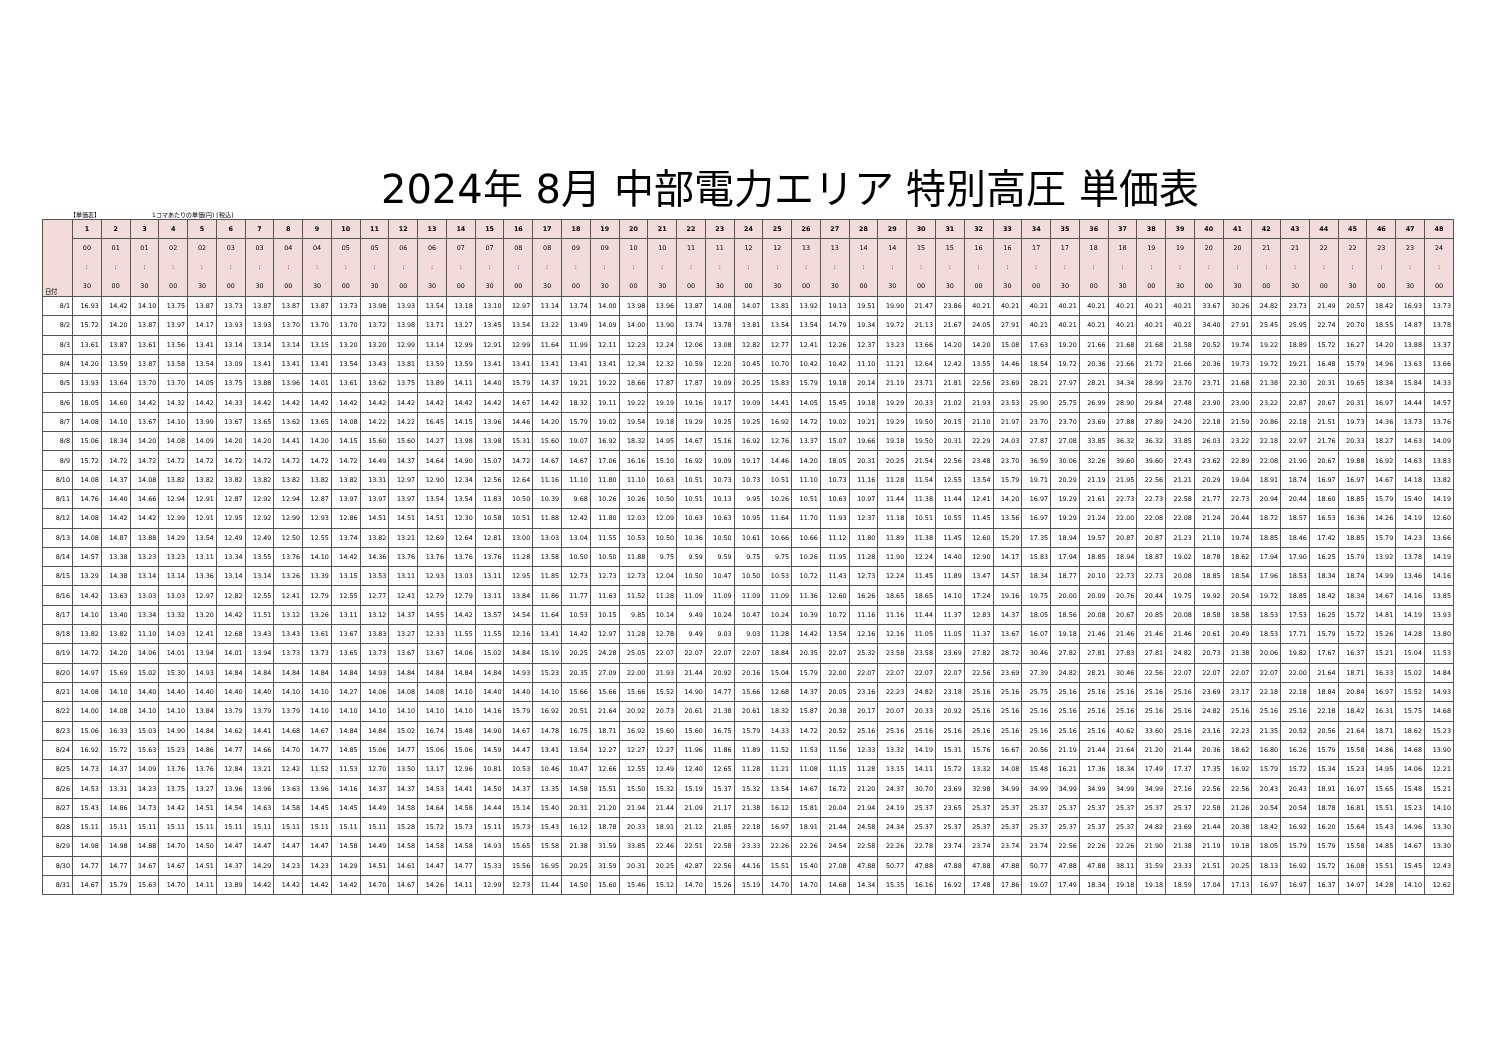2024年 8月 中部電力エリア 特別高圧 単価表
【単価表】 1コマあたりの単価(円) [税込]
| 日付 | 1 | 2 | 3 | 4 | 5 | 6 | 7 | 8 | 9 | 10 | 11 | 12 | 13 | 14 | 15 | 16 | 17 | 18 | 19 | 20 | 21 | 22 | 23 | 24 | 25 | 26 | 27 | 28 | 29 | 30 | 31 | 32 | 33 | 34 | 35 | 36 | 37 | 38 | 39 | 40 | 41 | 42 | 43 | 44 | 45 | 46 | 47 | 48 |
| --- | --- | --- | --- | --- | --- | --- | --- | --- | --- | --- | --- | --- | --- | --- | --- | --- | --- | --- | --- | --- | --- | --- | --- | --- | --- | --- | --- | --- | --- | --- | --- | --- | --- | --- | --- | --- | --- | --- | --- | --- | --- | --- | --- | --- | --- | --- | --- | --- |
| | 00 : 30 | 01 : 00 | 01 : 30 | 02 : 00 | 02 : 30 | 03 : 00 | 03 : 30 | 04 : 00 | 04 : 30 | 05 : 00 | 05 : 30 | 06 : 00 | 06 : 30 | 07 : 00 | 07 : 30 | 08 : 00 | 08 : 30 | 09 : 00 | 09 : 30 | 10 : 00 | 10 : 30 | 11 : 00 | 11 : 30 | 12 : 00 | 12 : 30 | 13 : 00 | 13 : 30 | 14 : 00 | 14 : 30 | 15 : 00 | 15 : 30 | 16 : 00 | 16 : 30 | 17 : 00 | 17 : 30 | 18 : 00 | 18 : 30 | 19 : 00 | 19 : 30 | 20 : 00 | 20 : 30 | 21 : 00 | 21 : 30 | 22 : 00 | 22 : 30 | 23 : 00 | 23 : 30 | 24 : 00 |
| 8/1 | 16.93 | 14.42 | 14.10 | 13.75 | 13.87 | 13.73 | 13.87 | 13.87 | 13.87 | 13.73 | 13.98 | 13.93 | 13.54 | 13.18 | 13.10 | 12.97 | 13.14 | 13.74 | 14.00 | 13.98 | 13.96 | 13.87 | 14.08 | 14.07 | 13.81 | 13.92 | 19.13 | 19.51 | 19.90 | 21.47 | 23.86 | 40.21 | 40.21 | 40.21 | 40.21 | 40.21 | 40.21 | 40.21 | 40.21 | 33.67 | 30.26 | 24.82 | 23.73 | 21.49 | 20.57 | 18.42 | 16.93 | 13.73 |
| 8/2 | 15.72 | 14.20 | 13.87 | 13.97 | 14.17 | 13.93 | 13.93 | 13.70 | 13.70 | 13.70 | 13.72 | 13.98 | 13.71 | 13.27 | 13.45 | 13.54 | 13.22 | 13.49 | 14.09 | 14.00 | 13.90 | 13.74 | 13.78 | 13.81 | 13.54 | 13.54 | 14.79 | 19.34 | 19.72 | 21.13 | 21.67 | 24.05 | 27.91 | 40.21 | 40.21 | 40.21 | 40.21 | 40.21 | 40.21 | 34.40 | 27.91 | 25.45 | 25.95 | 22.74 | 20.70 | 18.55 | 14.87 | 13.78 |
| 8/3 | 13.61 | 13.87 | 13.61 | 13.56 | 13.41 | 13.14 | 13.14 | 13.14 | 13.15 | 13.20 | 13.20 | 12.99 | 13.14 | 12.99 | 12.91 | 12.99 | 11.64 | 11.99 | 12.11 | 12.23 | 12.24 | 12.06 | 13.08 | 12.82 | 12.77 | 12.41 | 12.26 | 12.37 | 13.23 | 13.66 | 14.20 | 14.20 | 15.08 | 17.63 | 19.20 | 21.66 | 21.68 | 21.68 | 21.58 | 20.52 | 19.74 | 19.22 | 18.89 | 15.72 | 16.27 | 14.20 | 13.88 | 13.37 |
| 8/4 | 14.20 | 13.59 | 13.87 | 13.58 | 13.54 | 13.09 | 13.41 | 13.41 | 13.41 | 13.54 | 13.43 | 13.81 | 13.59 | 13.59 | 13.41 | 13.41 | 13.41 | 13.41 | 13.41 | 12.34 | 12.32 | 10.59 | 12.20 | 10.45 | 10.70 | 10.42 | 10.42 | 11.10 | 11.21 | 12.64 | 12.42 | 13.55 | 14.46 | 18.54 | 19.72 | 20.36 | 21.66 | 21.72 | 21.66 | 20.36 | 19.73 | 19.72 | 19.21 | 16.48 | 15.79 | 14.96 | 13.63 | 13.66 |
| 8/5 | 13.93 | 13.64 | 13.70 | 13.70 | 14.05 | 13.75 | 13.88 | 13.96 | 14.01 | 13.61 | 13.62 | 13.75 | 13.89 | 14.11 | 14.40 | 15.79 | 14.37 | 19.21 | 19.22 | 18.66 | 17.87 | 17.87 | 19.09 | 20.25 | 15.83 | 15.79 | 19.18 | 20.14 | 21.19 | 23.71 | 21.81 | 22.56 | 23.69 | 28.21 | 27.97 | 28.21 | 34.34 | 28.99 | 23.70 | 23.71 | 21.68 | 21.38 | 22.30 | 20.31 | 19.65 | 18.34 | 15.84 | 14.33 |
| 8/6 | 18.05 | 14.60 | 14.42 | 14.32 | 14.42 | 14.33 | 14.42 | 14.42 | 14.42 | 14.42 | 14.42 | 14.42 | 14.42 | 14.42 | 14.42 | 14.67 | 14.42 | 18.32 | 19.11 | 19.22 | 19.19 | 19.16 | 19.17 | 19.09 | 14.41 | 14.05 | 15.45 | 19.18 | 19.29 | 20.33 | 21.02 | 21.93 | 23.53 | 25.90 | 25.75 | 26.99 | 28.90 | 29.84 | 27.48 | 23.90 | 23.90 | 23.22 | 22.87 | 20.67 | 20.31 | 16.97 | 14.44 | 14.57 |
| 8/7 | 14.08 | 14.10 | 13.67 | 14.10 | 13.99 | 13.67 | 13.65 | 13.62 | 13.65 | 14.08 | 14.22 | 14.22 | 16.45 | 14.15 | 13.96 | 14.46 | 14.20 | 15.79 | 19.02 | 19.54 | 19.18 | 19.29 | 19.25 | 19.25 | 16.92 | 14.72 | 19.02 | 19.21 | 19.29 | 19.50 | 20.15 | 21.10 | 21.97 | 23.70 | 23.70 | 23.69 | 27.88 | 27.89 | 24.20 | 22.18 | 21.59 | 20.86 | 22.18 | 21.51 | 19.73 | 14.36 | 13.73 | 13.76 |
| 8/8 | 15.06 | 18.34 | 14.20 | 14.08 | 14.09 | 14.20 | 14.20 | 14.41 | 14.20 | 14.15 | 15.60 | 15.60 | 14.27 | 13.98 | 13.98 | 15.31 | 15.60 | 19.07 | 16.92 | 18.32 | 14.95 | 14.67 | 15.16 | 16.92 | 12.76 | 13.37 | 15.07 | 19.66 | 19.18 | 19.50 | 20.31 | 22.29 | 24.03 | 27.87 | 27.08 | 33.85 | 36.32 | 36.32 | 33.85 | 26.03 | 23.22 | 22.18 | 22.97 | 21.76 | 20.33 | 18.27 | 14.63 | 14.09 |
| 8/9 | 15.72 | 14.72 | 14.72 | 14.72 | 14.72 | 14.72 | 14.72 | 14.72 | 14.72 | 14.72 | 14.49 | 14.37 | 14.64 | 14.90 | 15.07 | 14.72 | 14.67 | 14.67 | 17.06 | 16.16 | 15.10 | 16.92 | 19.09 | 19.17 | 14.46 | 14.20 | 18.05 | 20.31 | 20.25 | 21.54 | 22.56 | 23.48 | 23.70 | 36.59 | 30.06 | 32.26 | 39.60 | 39.60 | 27.43 | 23.62 | 22.89 | 22.08 | 21.90 | 20.67 | 19.88 | 16.92 | 14.63 | 13.83 |
| 8/10 | 14.08 | 14.37 | 14.08 | 13.82 | 13.82 | 13.82 | 13.82 | 13.82 | 13.82 | 13.82 | 13.31 | 12.97 | 12.90 | 12.34 | 12.56 | 12.64 | 11.16 | 11.10 | 11.80 | 11.10 | 10.63 | 10.51 | 10.73 | 10.73 | 10.51 | 11.10 | 10.73 | 11.16 | 11.28 | 11.54 | 12.55 | 13.54 | 15.79 | 19.71 | 20.29 | 21.19 | 21.95 | 22.56 | 21.21 | 20.29 | 19.04 | 18.91 | 18.74 | 16.97 | 16.97 | 14.67 | 14.18 | 13.82 |
| 8/11 | 14.76 | 14.40 | 14.66 | 12.94 | 12.91 | 12.87 | 12.92 | 12.94 | 12.87 | 13.97 | 13.97 | 13.97 | 13.54 | 13.54 | 11.83 | 10.50 | 10.39 | 9.68 | 10.26 | 10.26 | 10.50 | 10.51 | 10.13 | 9.95 | 10.26 | 10.51 | 10.63 | 10.97 | 11.44 | 11.38 | 11.44 | 12.41 | 14.20 | 16.97 | 19.29 | 21.61 | 22.73 | 22.73 | 22.58 | 21.77 | 22.73 | 20.94 | 20.44 | 18.60 | 18.85 | 15.79 | 15.40 | 14.19 |
| 8/12 | 14.08 | 14.42 | 14.42 | 12.99 | 12.91 | 12.95 | 12.92 | 12.99 | 12.93 | 12.86 | 14.51 | 14.51 | 14.51 | 12.30 | 10.58 | 10.51 | 11.88 | 12.42 | 11.80 | 12.03 | 12.09 | 10.63 | 10.63 | 10.95 | 11.64 | 11.70 | 11.93 | 12.37 | 11.18 | 10.51 | 10.55 | 11.45 | 13.56 | 16.97 | 19.29 | 21.24 | 22.00 | 22.08 | 22.08 | 21.24 | 20.44 | 18.72 | 18.57 | 16.53 | 16.36 | 14.26 | 14.19 | 12.60 |
| 8/13 | 14.08 | 14.87 | 13.88 | 14.29 | 13.54 | 12.49 | 12.49 | 12.50 | 12.55 | 13.74 | 13.82 | 13.21 | 12.69 | 12.64 | 12.81 | 13.00 | 13.03 | 13.04 | 11.55 | 10.53 | 10.50 | 10.36 | 10.50 | 10.61 | 10.66 | 10.66 | 11.12 | 11.80 | 11.89 | 11.38 | 11.45 | 12.60 | 15.29 | 17.35 | 18.94 | 19.57 | 20.87 | 20.87 | 21.23 | 21.19 | 19.74 | 18.85 | 18.46 | 17.42 | 18.85 | 15.79 | 14.23 | 13.66 |
| 8/14 | 14.57 | 13.38 | 13.23 | 13.23 | 13.11 | 13.34 | 13.55 | 13.76 | 14.10 | 14.42 | 14.36 | 13.76 | 13.76 | 13.76 | 13.76 | 11.28 | 13.58 | 10.50 | 10.50 | 11.88 | 9.75 | 9.59 | 9.59 | 9.75 | 9.75 | 10.26 | 11.95 | 11.28 | 11.90 | 12.24 | 14.40 | 12.90 | 14.17 | 15.83 | 17.94 | 18.85 | 18.94 | 18.87 | 19.02 | 18.78 | 18.62 | 17.94 | 17.90 | 16.25 | 15.79 | 13.92 | 13.78 | 14.19 |
| 8/15 | 13.29 | 14.38 | 13.14 | 13.14 | 13.36 | 13.14 | 13.14 | 13.26 | 13.39 | 13.15 | 13.53 | 13.11 | 12.93 | 13.03 | 13.11 | 12.95 | 11.85 | 12.73 | 12.73 | 12.73 | 12.04 | 10.50 | 10.47 | 10.50 | 10.53 | 10.72 | 11.43 | 12.73 | 12.24 | 11.45 | 11.89 | 13.47 | 14.57 | 18.34 | 18.77 | 20.10 | 22.73 | 22.73 | 20.08 | 18.85 | 18.54 | 17.96 | 18.53 | 18.34 | 18.74 | 14.99 | 13.46 | 14.16 |
| 8/16 | 14.42 | 13.63 | 13.03 | 13.03 | 12.97 | 12.82 | 12.55 | 12.41 | 12.79 | 12.55 | 12.77 | 12.41 | 12.79 | 12.79 | 13.11 | 13.84 | 11.86 | 11.77 | 11.63 | 11.52 | 11.28 | 11.09 | 11.09 | 11.09 | 11.09 | 11.36 | 12.60 | 16.26 | 18.65 | 18.65 | 14.10 | 17.24 | 19.16 | 19.75 | 20.00 | 20.09 | 20.76 | 20.44 | 19.75 | 19.92 | 20.54 | 19.72 | 18.85 | 18.42 | 18.34 | 14.67 | 14.16 | 13.85 |
| 8/17 | 14.10 | 13.40 | 13.34 | 13.32 | 13.20 | 14.42 | 11.51 | 13.12 | 13.26 | 13.11 | 13.12 | 14.37 | 14.55 | 14.42 | 13.57 | 14.54 | 11.64 | 10.53 | 10.15 | 9.85 | 10.14 | 9.49 | 10.24 | 10.47 | 10.24 | 10.39 | 10.72 | 11.16 | 11.16 | 11.44 | 11.37 | 12.83 | 14.37 | 18.05 | 18.56 | 20.08 | 20.67 | 20.85 | 20.08 | 18.58 | 18.58 | 18.53 | 17.53 | 16.25 | 15.72 | 14.81 | 14.19 | 13.93 |
| 8/18 | 13.82 | 13.82 | 11.10 | 14.03 | 12.41 | 12.68 | 13.43 | 13.43 | 13.61 | 13.67 | 13.83 | 13.27 | 12.33 | 11.55 | 11.55 | 12.16 | 13.41 | 14.42 | 12.97 | 11.28 | 12.78 | 9.49 | 9.03 | 9.03 | 11.28 | 14.42 | 13.54 | 12.16 | 12.16 | 11.05 | 11.05 | 11.37 | 13.67 | 16.07 | 19.18 | 21.46 | 21.46 | 21.46 | 21.46 | 20.61 | 20.49 | 18.53 | 17.71 | 15.79 | 15.72 | 15.26 | 14.28 | 13.80 |
| 8/19 | 14.72 | 14.20 | 14.06 | 14.01 | 13.94 | 14.01 | 13.94 | 13.73 | 13.73 | 13.65 | 13.73 | 13.67 | 13.67 | 14.06 | 15.02 | 14.84 | 15.19 | 20.25 | 24.28 | 25.05 | 22.07 | 22.07 | 22.07 | 22.07 | 18.84 | 20.35 | 22.07 | 25.32 | 23.58 | 23.58 | 23.69 | 27.82 | 28.72 | 30.46 | 27.82 | 27.81 | 27.83 | 27.81 | 24.82 | 20.73 | 21.38 | 20.06 | 19.82 | 17.67 | 16.37 | 15.21 | 15.04 | 11.53 |
| 8/20 | 14.97 | 15.69 | 15.02 | 15.30 | 14.93 | 14.84 | 14.84 | 14.84 | 14.84 | 14.84 | 14.93 | 14.84 | 14.84 | 14.84 | 14.84 | 14.93 | 15.23 | 20.35 | 27.09 | 22.00 | 21.93 | 21.44 | 20.92 | 20.16 | 15.04 | 15.79 | 22.00 | 22.07 | 22.07 | 22.07 | 22.07 | 22.56 | 23.69 | 27.39 | 24.82 | 28.21 | 30.46 | 22.56 | 22.07 | 22.07 | 22.07 | 22.07 | 22.00 | 21.64 | 18.71 | 16.33 | 15.02 | 14.84 |
| 8/21 | 14.08 | 14.10 | 14.40 | 14.40 | 14.40 | 14.40 | 14.40 | 14.10 | 14.10 | 14.27 | 14.06 | 14.08 | 14.08 | 14.10 | 14.40 | 14.40 | 14.10 | 15.66 | 15.66 | 15.66 | 15.52 | 14.90 | 14.77 | 15.66 | 12.68 | 14.37 | 20.05 | 23.16 | 22.23 | 24.82 | 23.18 | 25.16 | 25.16 | 25.75 | 25.16 | 25.16 | 25.16 | 25.16 | 25.16 | 23.69 | 23.17 | 22.18 | 22.18 | 18.84 | 20.84 | 16.97 | 15.52 | 14.93 |
| 8/22 | 14.00 | 14.08 | 14.10 | 14.10 | 13.84 | 13.79 | 13.79 | 13.79 | 14.10 | 14.10 | 14.10 | 14.10 | 14.10 | 14.10 | 14.16 | 15.79 | 16.92 | 20.51 | 21.64 | 20.92 | 20.73 | 20.61 | 21.38 | 20.61 | 18.32 | 15.87 | 20.38 | 20.17 | 20.07 | 20.33 | 20.92 | 25.16 | 25.16 | 25.16 | 25.16 | 25.16 | 25.16 | 25.16 | 25.16 | 24.82 | 25.16 | 25.16 | 25.16 | 22.18 | 18.42 | 16.31 | 15.75 | 14.68 |
| 8/23 | 15.06 | 16.33 | 15.03 | 14.90 | 14.84 | 14.62 | 14.41 | 14.68 | 14.67 | 14.84 | 14.84 | 15.02 | 16.74 | 15.48 | 14.90 | 14.67 | 14.78 | 16.75 | 18.71 | 16.92 | 15.60 | 15.60 | 16.75 | 15.79 | 14.33 | 14.72 | 20.52 | 25.16 | 25.16 | 25.16 | 25.16 | 25.16 | 25.16 | 25.16 | 25.16 | 25.16 | 40.62 | 33.60 | 25.16 | 23.16 | 22.23 | 21.35 | 20.52 | 20.56 | 21.64 | 18.71 | 18.62 | 15.23 |
| 8/24 | 16.92 | 15.72 | 15.63 | 15.23 | 14.86 | 14.77 | 14.66 | 14.70 | 14.77 | 14.85 | 15.06 | 14.77 | 15.06 | 15.06 | 14.59 | 14.47 | 13.41 | 13.54 | 12.27 | 12.27 | 12.27 | 11.96 | 11.86 | 11.89 | 11.52 | 11.53 | 11.56 | 12.33 | 13.32 | 14.19 | 15.31 | 15.76 | 16.67 | 20.56 | 21.19 | 21.44 | 21.64 | 21.20 | 21.44 | 20.36 | 18.62 | 16.80 | 16.26 | 15.79 | 15.58 | 14.86 | 14.68 | 13.90 |
| 8/25 | 14.73 | 14.37 | 14.09 | 13.76 | 13.76 | 12.84 | 13.21 | 12.42 | 11.52 | 11.53 | 12.70 | 13.50 | 13.17 | 12.96 | 10.81 | 10.53 | 10.46 | 10.47 | 12.66 | 12.55 | 12.49 | 12.40 | 12.65 | 11.28 | 11.21 | 11.08 | 11.15 | 11.28 | 13.15 | 14.11 | 15.72 | 13.32 | 14.08 | 15.48 | 16.21 | 17.36 | 18.34 | 17.49 | 17.37 | 17.35 | 16.92 | 15.79 | 15.72 | 15.34 | 15.23 | 14.95 | 14.06 | 12.21 |
| 8/26 | 14.53 | 13.31 | 14.23 | 13.75 | 13.27 | 13.96 | 13.96 | 13.63 | 13.96 | 14.16 | 14.37 | 14.37 | 14.53 | 14.41 | 14.50 | 14.37 | 13.35 | 14.58 | 15.51 | 15.50 | 15.32 | 15.19 | 15.37 | 15.32 | 13.54 | 14.67 | 16.72 | 21.20 | 24.37 | 30.70 | 23.69 | 32.98 | 34.99 | 34.99 | 34.99 | 34.99 | 34.99 | 34.99 | 27.16 | 22.56 | 22.56 | 20.43 | 20.43 | 18.91 | 16.97 | 15.65 | 15.48 | 15.21 |
| 8/27 | 15.43 | 14.86 | 14.73 | 14.42 | 14.51 | 14.54 | 14.63 | 14.58 | 14.45 | 14.45 | 14.49 | 14.58 | 14.64 | 14.58 | 14.44 | 15.14 | 15.40 | 20.31 | 21.20 | 21.94 | 21.44 | 21.09 | 21.17 | 21.38 | 16.12 | 15.81 | 20.04 | 21.94 | 24.19 | 25.37 | 23.65 | 25.37 | 25.37 | 25.37 | 25.37 | 25.37 | 25.37 | 25.37 | 25.37 | 22.58 | 21.26 | 20.54 | 20.54 | 18.78 | 16.81 | 15.51 | 15.23 | 14.10 |
| 8/28 | 15.11 | 15.11 | 15.11 | 15.11 | 15.11 | 15.11 | 15.11 | 15.11 | 15.11 | 15.11 | 15.11 | 15.28 | 15.72 | 15.73 | 15.11 | 15.73 | 15.43 | 16.12 | 18.78 | 20.33 | 18.91 | 21.12 | 21.85 | 22.18 | 16.97 | 18.91 | 21.44 | 24.58 | 24.34 | 25.37 | 25.37 | 25.37 | 25.37 | 25.37 | 25.37 | 25.37 | 25.37 | 24.82 | 23.69 | 21.44 | 20.38 | 18.42 | 16.92 | 16.20 | 15.64 | 15.43 | 14.96 | 13.30 |
| 8/29 | 14.98 | 14.98 | 14.88 | 14.70 | 14.50 | 14.47 | 14.47 | 14.47 | 14.47 | 14.58 | 14.49 | 14.58 | 14.58 | 14.58 | 14.93 | 15.65 | 15.58 | 21.38 | 31.59 | 33.85 | 22.46 | 22.51 | 22.58 | 23.33 | 22.26 | 22.26 | 24.54 | 22.58 | 22.26 | 22.78 | 23.74 | 23.74 | 23.74 | 23.74 | 22.56 | 22.26 | 22.26 | 21.90 | 21.38 | 21.19 | 19.18 | 18.05 | 15.79 | 15.79 | 15.58 | 14.85 | 14.67 | 13.30 |
| 8/30 | 14.77 | 14.77 | 14.67 | 14.67 | 14.51 | 14.37 | 14.29 | 14.23 | 14.23 | 14.29 | 14.51 | 14.61 | 14.47 | 14.77 | 15.33 | 15.56 | 16.95 | 20.25 | 31.59 | 20.31 | 20.25 | 42.87 | 22.56 | 44.16 | 15.51 | 15.40 | 27.08 | 47.88 | 50.77 | 47.88 | 47.88 | 47.88 | 47.88 | 50.77 | 47.88 | 47.88 | 38.11 | 31.59 | 23.33 | 21.51 | 20.25 | 18.13 | 16.92 | 15.72 | 16.08 | 15.51 | 15.45 | 12.43 |
| 8/31 | 14.67 | 15.79 | 15.63 | 14.70 | 14.11 | 13.89 | 14.42 | 14.42 | 14.42 | 14.42 | 14.70 | 14.67 | 14.26 | 14.11 | 12.99 | 12.73 | 11.44 | 14.50 | 15.60 | 15.46 | 15.12 | 14.70 | 15.26 | 15.19 | 14.70 | 14.70 | 14.68 | 14.34 | 15.35 | 16.16 | 16.92 | 17.48 | 17.86 | 19.07 | 17.49 | 18.34 | 19.18 | 19.18 | 18.59 | 17.04 | 17.13 | 16.97 | 16.97 | 16.37 | 14.97 | 14.28 | 14.10 | 12.62 |